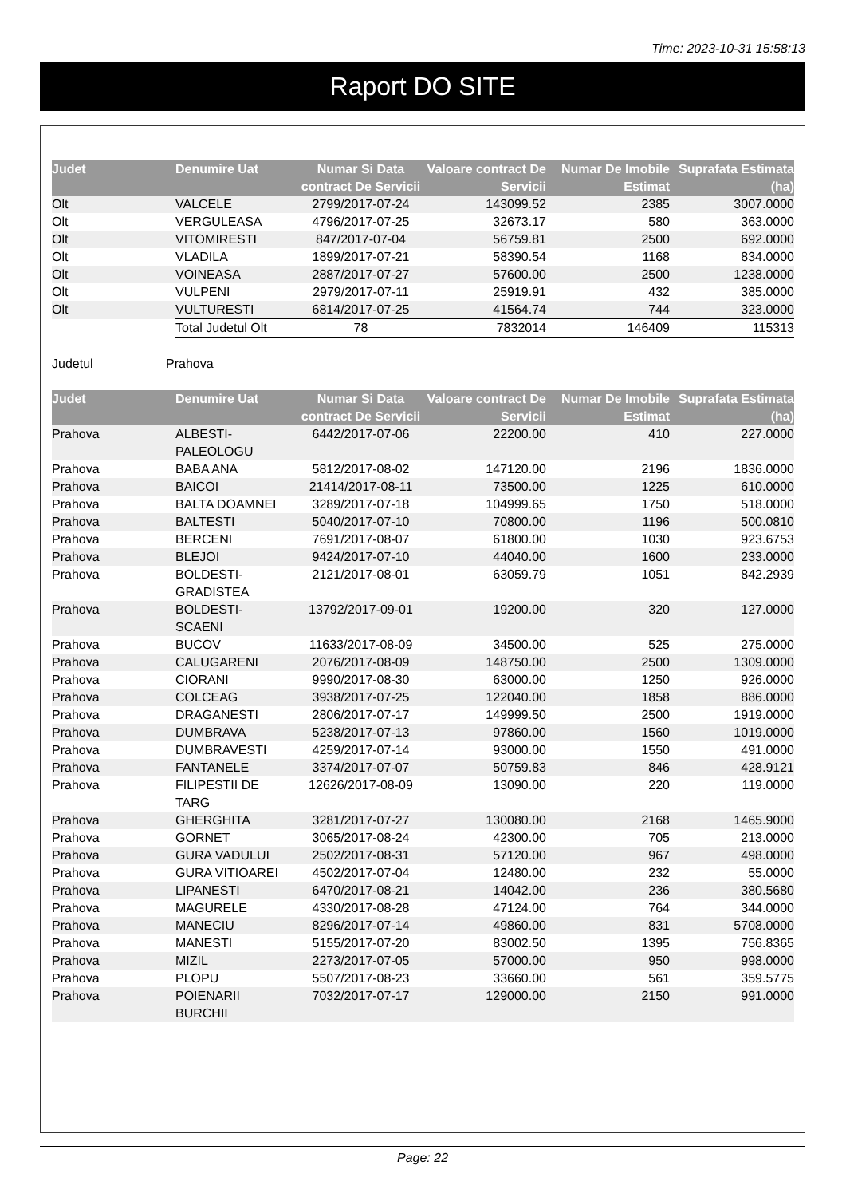Time: 2023-10-31 15:58:13
Raport DO SITE
| Judet | Denumire Uat | Numar Si Data contract De Servicii | Valoare contract De Servicii | Numar De Imobile Estimat | Suprafata Estimata (ha) |
| --- | --- | --- | --- | --- | --- |
| Olt | VALCELE | 2799/2017-07-24 | 143099.52 | 2385 | 3007.0000 |
| Olt | VERGULEASA | 4796/2017-07-25 | 32673.17 | 580 | 363.0000 |
| Olt | VITOMIRESTI | 847/2017-07-04 | 56759.81 | 2500 | 692.0000 |
| Olt | VLADILA | 1899/2017-07-21 | 58390.54 | 1168 | 834.0000 |
| Olt | VOINEASA | 2887/2017-07-27 | 57600.00 | 2500 | 1238.0000 |
| Olt | VULPENI | 2979/2017-07-11 | 25919.91 | 432 | 385.0000 |
| Olt | VULTURESTI | 6814/2017-07-25 | 41564.74 | 744 | 323.0000 |
| | Total Judetul Olt | 78 | 7832014 | 146409 | 115313 |
Judetul Prahova
| Judet | Denumire Uat | Numar Si Data contract De Servicii | Valoare contract De Servicii | Numar De Imobile Estimat | Suprafata Estimata (ha) |
| --- | --- | --- | --- | --- | --- |
| Prahova | ALBESTI- PALEOLOGU | 6442/2017-07-06 | 22200.00 | 410 | 227.0000 |
| Prahova | BABA ANA | 5812/2017-08-02 | 147120.00 | 2196 | 1836.0000 |
| Prahova | BAICOI | 21414/2017-08-11 | 73500.00 | 1225 | 610.0000 |
| Prahova | BALTA DOAMNEI | 3289/2017-07-18 | 104999.65 | 1750 | 518.0000 |
| Prahova | BALTESTI | 5040/2017-07-10 | 70800.00 | 1196 | 500.0810 |
| Prahova | BERCENI | 7691/2017-08-07 | 61800.00 | 1030 | 923.6753 |
| Prahova | BLEJOI | 9424/2017-07-10 | 44040.00 | 1600 | 233.0000 |
| Prahova | BOLDESTI- GRADISTEA | 2121/2017-08-01 | 63059.79 | 1051 | 842.2939 |
| Prahova | BOLDESTI- SCAENI | 13792/2017-09-01 | 19200.00 | 320 | 127.0000 |
| Prahova | BUCOV | 11633/2017-08-09 | 34500.00 | 525 | 275.0000 |
| Prahova | CALUGARENI | 2076/2017-08-09 | 148750.00 | 2500 | 1309.0000 |
| Prahova | CIORANI | 9990/2017-08-30 | 63000.00 | 1250 | 926.0000 |
| Prahova | COLCEAG | 3938/2017-07-25 | 122040.00 | 1858 | 886.0000 |
| Prahova | DRAGANESTI | 2806/2017-07-17 | 149999.50 | 2500 | 1919.0000 |
| Prahova | DUMBRAVA | 5238/2017-07-13 | 97860.00 | 1560 | 1019.0000 |
| Prahova | DUMBRAVESTI | 4259/2017-07-14 | 93000.00 | 1550 | 491.0000 |
| Prahova | FANTANELE | 3374/2017-07-07 | 50759.83 | 846 | 428.9121 |
| Prahova | FILIPESTII DE TARG | 12626/2017-08-09 | 13090.00 | 220 | 119.0000 |
| Prahova | GHERGHITA | 3281/2017-07-27 | 130080.00 | 2168 | 1465.9000 |
| Prahova | GORNET | 3065/2017-08-24 | 42300.00 | 705 | 213.0000 |
| Prahova | GURA VADULUI | 2502/2017-08-31 | 57120.00 | 967 | 498.0000 |
| Prahova | GURA VITIOAREI | 4502/2017-07-04 | 12480.00 | 232 | 55.0000 |
| Prahova | LIPANESTI | 6470/2017-08-21 | 14042.00 | 236 | 380.5680 |
| Prahova | MAGURELE | 4330/2017-08-28 | 47124.00 | 764 | 344.0000 |
| Prahova | MANECIU | 8296/2017-07-14 | 49860.00 | 831 | 5708.0000 |
| Prahova | MANESTI | 5155/2017-07-20 | 83002.50 | 1395 | 756.8365 |
| Prahova | MIZIL | 2273/2017-07-05 | 57000.00 | 950 | 998.0000 |
| Prahova | PLOPU | 5507/2017-08-23 | 33660.00 | 561 | 359.5775 |
| Prahova | POIENARII BURCHII | 7032/2017-07-17 | 129000.00 | 2150 | 991.0000 |
Page: 22